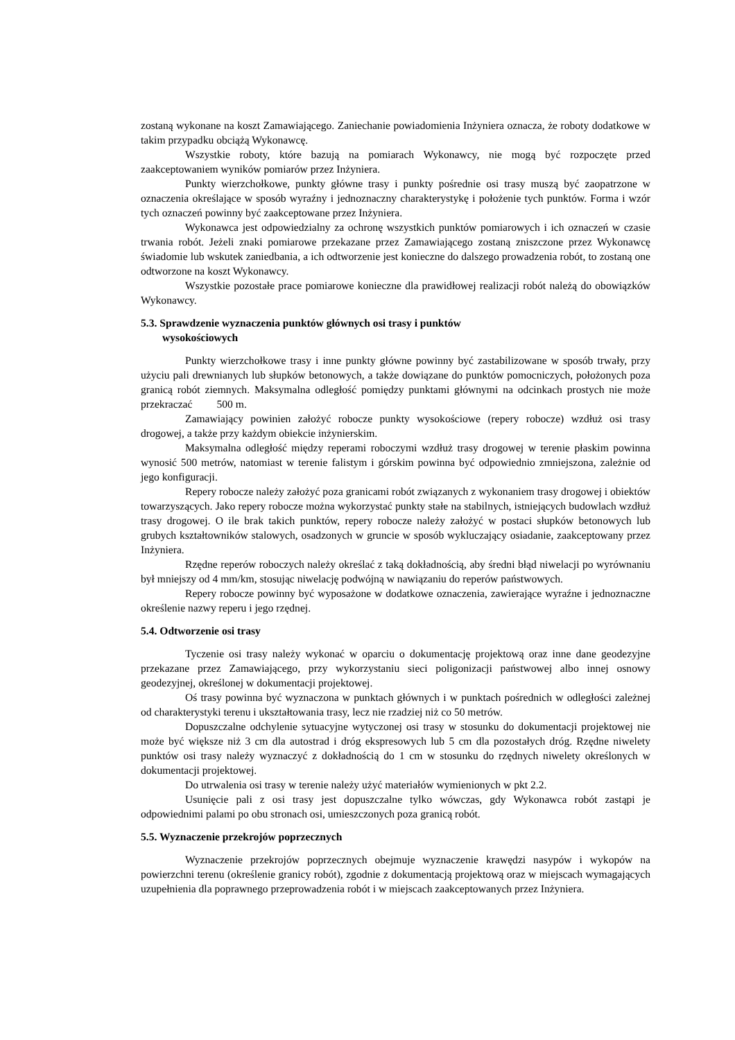zostaną wykonane na koszt Zamawiającego. Zaniechanie powiadomienia Inżyniera oznacza, że roboty dodatkowe w takim przypadku obciążą Wykonawcę.
Wszystkie roboty, które bazują na pomiarach Wykonawcy, nie mogą być rozpoczęte przed zaakceptowaniem wyników pomiarów przez Inżyniera.
Punkty wierzchołkowe, punkty główne trasy i punkty pośrednie osi trasy muszą być zaopatrzone w oznaczenia określające w sposób wyraźny i jednoznaczny charakterystykę i położenie tych punktów. Forma i wzór tych oznaczeń powinny być zaakceptowane przez Inżyniera.
Wykonawca jest odpowiedzialny za ochronę wszystkich punktów pomiarowych i ich oznaczeń w czasie trwania robót. Jeżeli znaki pomiarowe przekazane przez Zamawiającego zostaną zniszczone przez Wykonawcę świadomie lub wskutek zaniedbania, a ich odtworzenie jest konieczne do dalszego prowadzenia robót, to zostaną one odtworzone na koszt Wykonawcy.
Wszystkie pozostałe prace pomiarowe konieczne dla prawidłowej realizacji robót należą do obowiązków Wykonawcy.
5.3. Sprawdzenie wyznaczenia punktów głównych osi trasy i punktów
wysokościowych
Punkty wierzchołkowe trasy i inne punkty główne powinny być zastabilizowane w sposób trwały, przy użyciu pali drewnianych lub słupków betonowych, a także dowiązane do punktów pomocniczych, położonych poza granicą robót ziemnych. Maksymalna odległość pomiędzy punktami głównymi na odcinkach prostych nie może przekraczać 500 m.
Zamawiający powinien założyć robocze punkty wysokościowe (repery robocze) wzdłuż osi trasy drogowej, a także przy każdym obiekcie inżynierskim.
Maksymalna odległość między reperami roboczymi wzdłuż trasy drogowej w terenie płaskim powinna wynosić 500 metrów, natomiast w terenie falistym i górskim powinna być odpowiednio zmniejszona, zależnie od jego konfiguracji.
Repery robocze należy założyć poza granicami robót związanych z wykonaniem trasy drogowej i obiektów towarzyszących. Jako repery robocze można wykorzystać punkty stałe na stabilnych, istniejących budowlach wzdłuż trasy drogowej. O ile brak takich punktów, repery robocze należy założyć w postaci słupków betonowych lub grubych kształtowników stalowych, osadzonych w gruncie w sposób wykluczający osiadanie, zaakceptowany przez Inżyniera.
Rzędne reperów roboczych należy określać z taką dokładnością, aby średni błąd niwelacji po wyrównaniu był mniejszy od 4 mm/km, stosując niwelację podwójną w nawiązaniu do reperów państwowych.
Repery robocze powinny być wyposażone w dodatkowe oznaczenia, zawierające wyraźne i jednoznaczne określenie nazwy reperu i jego rzędnej.
5.4. Odtworzenie osi trasy
Tyczenie osi trasy należy wykonać w oparciu o dokumentację projektową oraz inne dane geodezyjne przekazane przez Zamawiającego, przy wykorzystaniu sieci poligonizacji państwowej albo innej osnowy geodezyjnej, określonej w dokumentacji projektowej.
Oś trasy powinna być wyznaczona w punktach głównych i w punktach pośrednich w odległości zależnej od charakterystyki terenu i ukształtowania trasy, lecz nie rzadziej niż co 50 metrów.
Dopuszczalne odchylenie sytuacyjne wytyczonej osi trasy w stosunku do dokumentacji projektowej nie może być większe niż 3 cm dla autostrad i dróg ekspresowych lub 5 cm dla pozostałych dróg. Rzędne niwelety punktów osi trasy należy wyznaczyć z dokładnością do 1 cm w stosunku do rzędnych niwelety określonych w dokumentacji projektowej.
Do utrwalenia osi trasy w terenie należy użyć materiałów wymienionych w pkt 2.2.
Usunięcie pali z osi trasy jest dopuszczalne tylko wówczas, gdy Wykonawca robót zastąpi je odpowiednimi palami po obu stronach osi, umieszczonych poza granicą robót.
5.5. Wyznaczenie przekrojów poprzecznych
Wyznaczenie przekrojów poprzecznych obejmuje wyznaczenie krawędzi nasypów i wykopów na powierzchni terenu (określenie granicy robót), zgodnie z dokumentacją projektową oraz w miejscach wymagających uzupełnienia dla poprawnego przeprowadzenia robót i w miejscach zaakceptowanych przez Inżyniera.